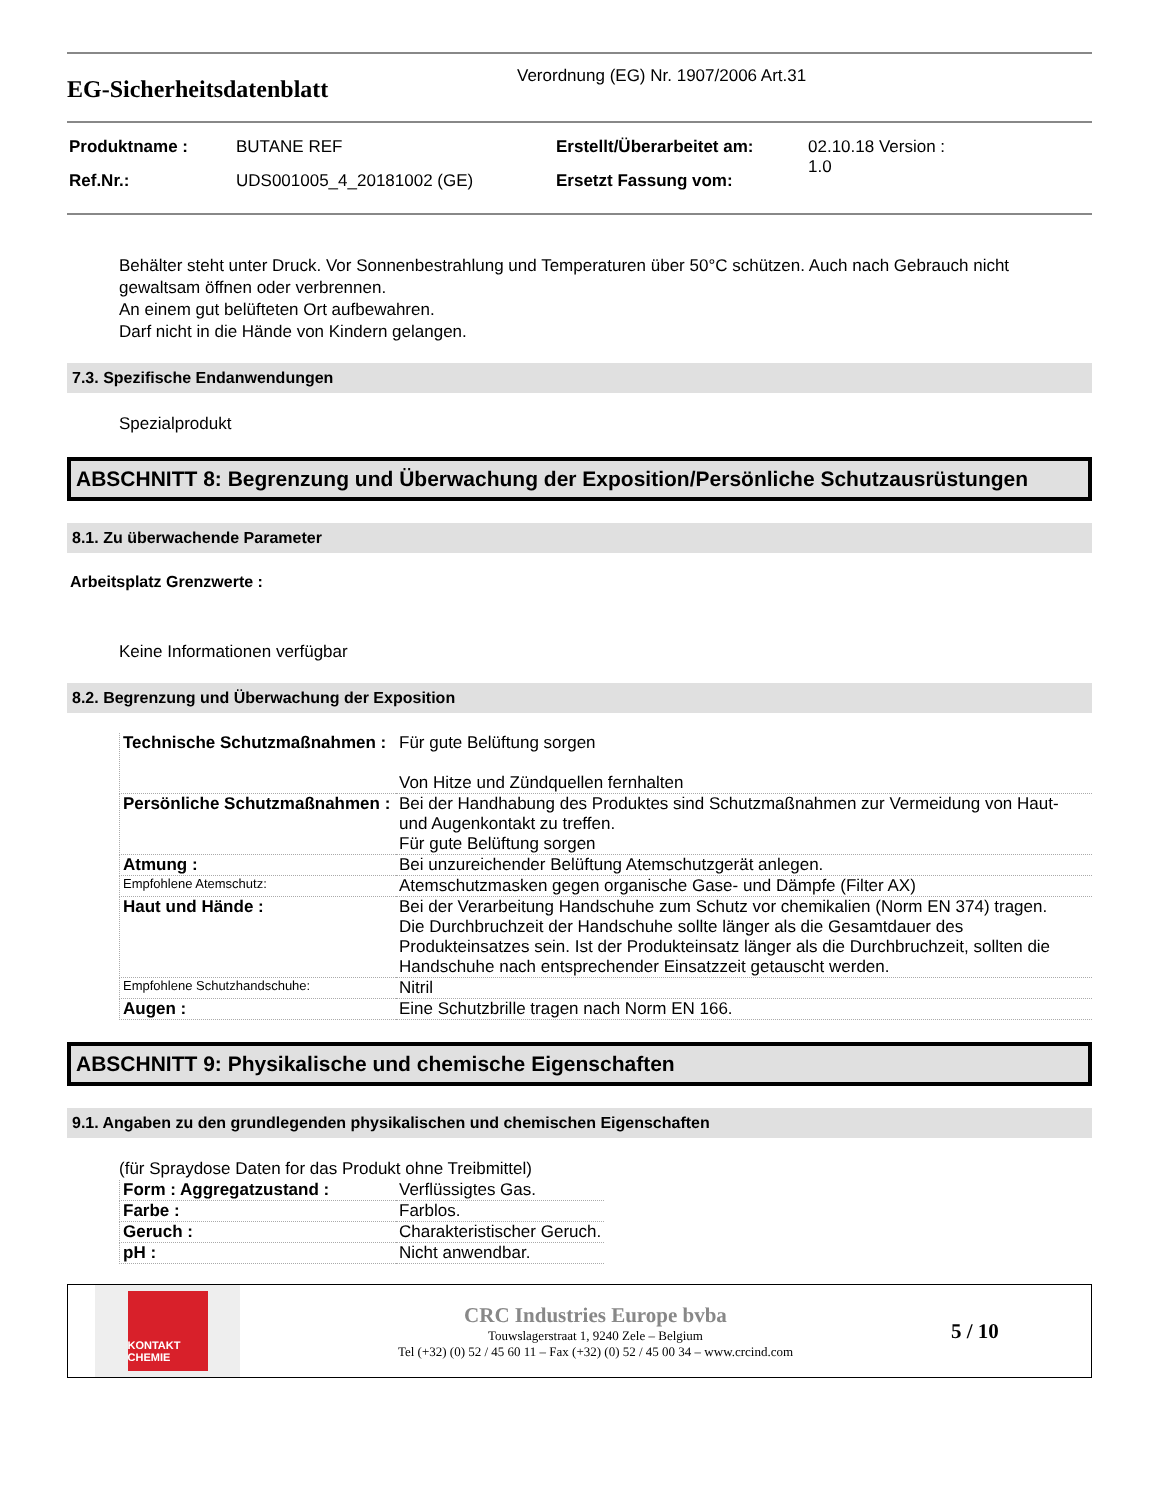EG-Sicherheitsdatenblatt
Verordnung (EG) Nr. 1907/2006 Art.31
| Produktname : | BUTANE REF | Erstellt/Überarbeitet am: | 02.10.18 Version : 1.0 |
| Ref.Nr.: | UDS001005_4_20181002 (GE) | Ersetzt Fassung vom: | |
Behälter steht unter Druck. Vor Sonnenbestrahlung und Temperaturen über 50°C schützen. Auch nach Gebrauch nicht gewaltsam öffnen oder verbrennen.
An einem gut belüfteten Ort aufbewahren.
Darf nicht in die Hände von Kindern gelangen.
7.3. Spezifische Endanwendungen
Spezialprodukt
ABSCHNITT 8: Begrenzung und Überwachung der Exposition/Persönliche Schutzausrüstungen
8.1. Zu überwachende Parameter
Arbeitsplatz Grenzwerte :
Keine Informationen verfügbar
8.2. Begrenzung und Überwachung der Exposition
| Technische Schutzmaßnahmen : | Für gute Belüftung sorgen Von Hitze und Zündquellen fernhalten |
| Persönliche Schutzmaßnahmen : | Bei der Handhabung des Produktes sind Schutzmaßnahmen zur Vermeidung von Haut- und Augenkontakt zu treffen. Für gute Belüftung sorgen |
| Atmung : | Bei unzureichender Belüftung Atemschutzgerät anlegen. |
| Empfohlene Atemschutz: | Atemschutzmasken gegen organische Gase- und Dämpfe (Filter AX) |
| Haut und Hände : | Bei der Verarbeitung Handschuhe zum Schutz vor chemikalien (Norm EN 374) tragen. Die Durchbruchzeit der Handschuhe sollte länger als die Gesamtdauer des Produkteinsatzes sein. Ist der Produkteinsatz länger als die Durchbruchzeit, sollten die Handschuhe nach entsprechender Einsatzzeit getauscht werden. |
| Empfohlene Schutzhandschuhe: | Nitril |
| Augen : | Eine Schutzbrille tragen nach Norm EN 166. |
ABSCHNITT 9: Physikalische und chemische Eigenschaften
9.1. Angaben zu den grundlegenden physikalischen und chemischen Eigenschaften
(für Spraydose Daten for das Produkt ohne Treibmittel)
| Form : Aggregatzustand : | Verflüssigtes Gas. |
| Farbe : | Farblos. |
| Geruch : | Charakteristischer Geruch. |
| pH : | Nicht anwendbar. |
KONTAKT CHEMIE
CRC Industries Europe bvba
Touwslagerstraat 1, 9240 Zele – Belgium
Tel (+32) (0) 52 / 45 60 11 – Fax (+32) (0) 52 / 45 00 34 – www.crcind.com
5 / 10